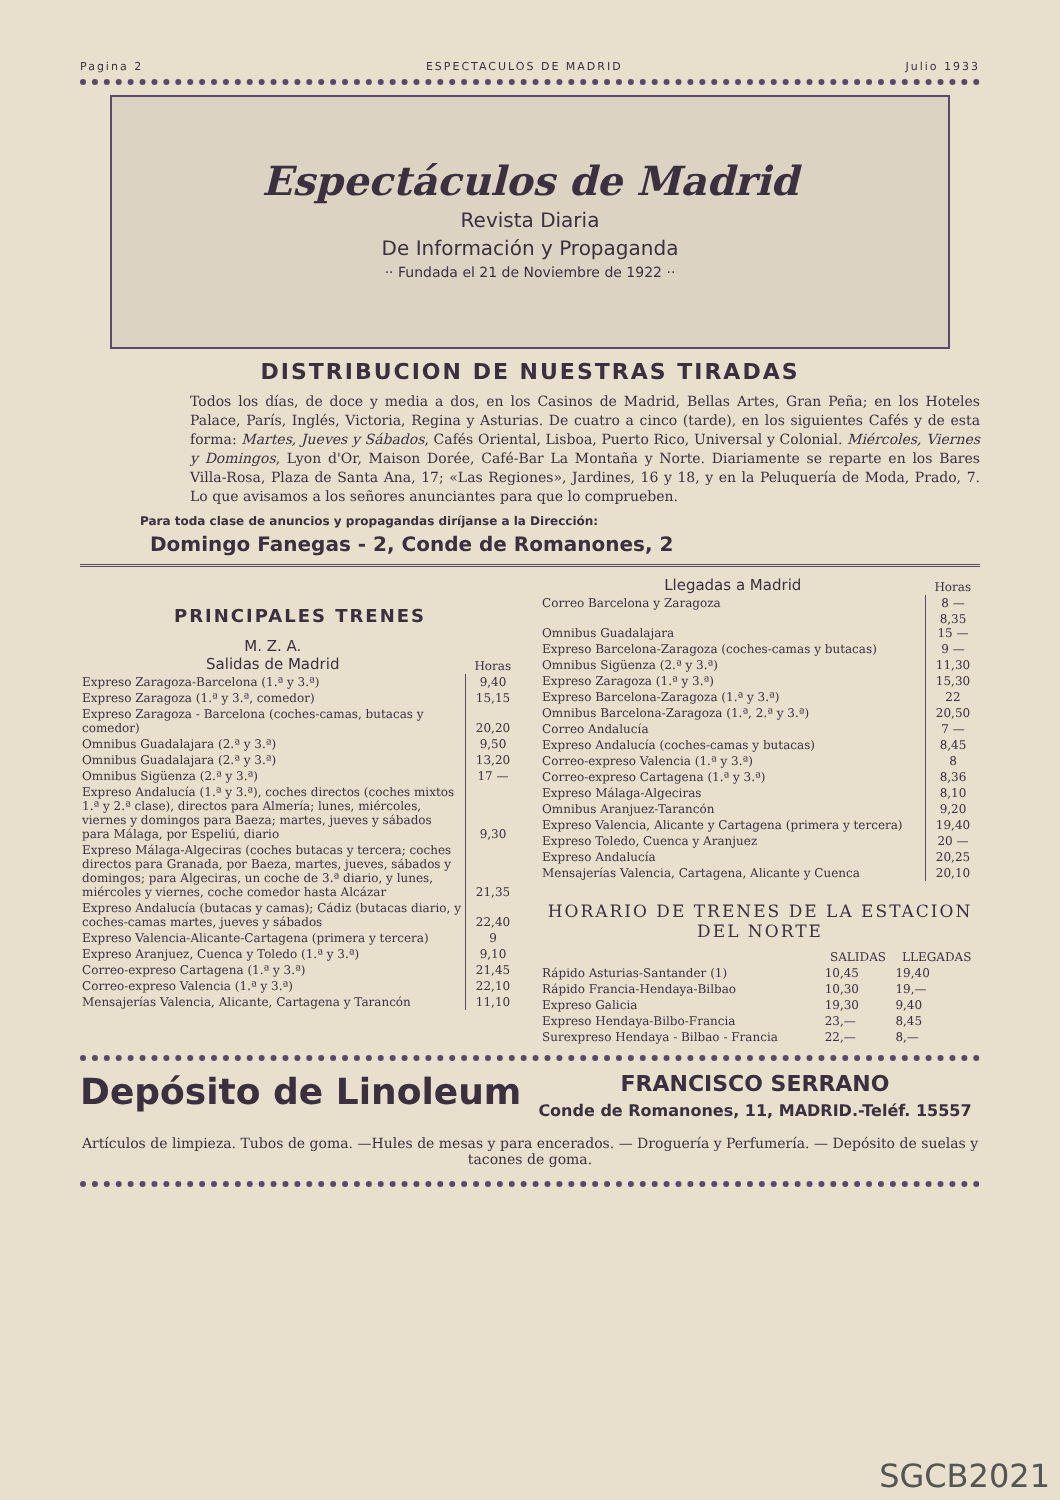Pagina 2 ESPECTACULOS DE MADRID Julio 1933
Espectáculos de Madrid
Revista Diaria
De Información y Propaganda
·· Fundada el 21 de Noviembre de 1922 ··
DISTRIBUCION DE NUESTRAS TIRADAS
Todos los días, de doce y media a dos, en los Casinos de Madrid, Bellas Artes, Gran Peña; en los Hoteles Palace, París, Inglés, Victoria, Regina y Asturias. De cuatro a cinco (tarde), en los siguientes Cafés y de esta forma: Martes, Jueves y Sábados, Cafés Oriental, Lisboa, Puerto Rico, Universal y Colonial. Miércoles, Viernes y Domingos, Lyon d'Or, Maison Dorée, Café-Bar La Montaña y Norte. Diariamente se reparte en los Bares Villa-Rosa, Plaza de Santa Ana, 17; «Las Regiones», Jardines, 16 y 18, y en la Peluquería de Moda, Prado, 7. Lo que avisamos a los señores anunciantes para que lo comprueben.
Para toda clase de anuncios y propagandas diríjanse a la Dirección:
Domingo Fanegas - 2, Conde de Romanones, 2
PRINCIPALES TRENES
| M. Z. A. Salidas de Madrid | Horas |
| --- | --- |
| Expreso Zaragoza-Barcelona (1.ª y 3.ª) | 9,40 |
| Expreso Zaragoza (1.ª y 3.ª, comedor) | 15,15 |
| Expreso Zaragoza - Barcelona (coches-camas, butacas y comedor) | 20,20 |
| Omnibus Guadalajara (2.ª y 3.ª) | 9,50 |
| Omnibus Guadalajara (2.ª y 3.ª) | 13,20 |
| Omnibus Sigüenza (2.ª y 3.ª) | 17 — |
| Expreso Andalucía (1.ª y 3.ª), coches directos (coches mixtos 1.ª y 2.ª clase), directos para Almería; lunes, miércoles, viernes y domingos para Baeza; martes, jueves y sábados para Málaga, por Espeliú, diario | 9,30 |
| Expreso Málaga-Algeciras (coches butacas y tercera; coches directos para Granada, por Baeza, martes, jueves, sábados y domingos; para Algeciras, un coche de 3.ª diario, y lunes, miércoles y viernes, coche comedor hasta Alcázar | 21,35 |
| Expreso Andalucía (butacas y camas); Cádiz (butacas diario, y coches-camas martes, jueves y sábados | 22,40 |
| Expreso Valencia-Alicante-Cartagena (primera y tercera) | 9 |
| Expreso Aranjuez, Cuenca y Toledo (1.ª y 3.ª) | 9,10 |
| Correo-expreso Cartagena (1.ª y 3.ª) | 21,45 |
| Correo-expreso Valencia (1.ª y 3.ª) | 22,10 |
| Mensajerías Valencia, Alicante, Cartagena y Tarancón | 11,10 |
| Llegadas a Madrid | Horas |
| --- | --- |
| Correo Barcelona y Zaragoza | 8 — |
| Omnibus Guadalajara | 8,35 15 — |
| Expreso Barcelona-Zaragoza (coches-camas y butacas) | 9 — |
| Omnibus Sigüenza (2.ª y 3.ª) | 11,30 |
| Expreso Zaragoza (1.ª y 3.ª) | 15,30 |
| Expreso Barcelona-Zaragoza (1.ª y 3.ª) | 22 |
| Omnibus Barcelona-Zaragoza (1.ª, 2.ª y 3.ª) | 20,50 |
| Correo Andalucía | 7 — |
| Expreso Andalucía (coches-camas y butacas) | 8,45 |
| Correo-expreso Valencia (1.ª y 3.ª) | 8 |
| Correo-expreso Cartagena (1.ª y 3.ª) | 8,36 |
| Expreso Málaga-Algeciras | 8,10 |
| Omnibus Aranjuez-Tarancón | 9,20 |
| Expreso Valencia, Alicante y Cartagena (primera y tercera) | 19,40 |
| Expreso Toledo, Cuenca y Aranjuez | 20 — |
| Expreso Andalucía | 20,25 |
| Mensajerías Valencia, Cartagena, Alicante y Cuenca | 20,10 |
HORARIO DE TRENES DE LA ESTACION DEL NORTE
| | SALIDAS | LLEGADAS |
| --- | --- | --- |
| Rápido Asturias-Santander (1) | 10,45 | 19,40 |
| Rápido Francia-Hendaya-Bilbao | 10,30 | 19,— |
| Expreso Galicia | 19,30 | 9,40 |
| Expreso Hendaya-Bilbo-Francia | 23,— | 8,45 |
| Surexpreso Hendaya - Bilbao - Francia | 22,— | 8,— |
Depósito de Linoleum
FRANCISCO SERRANO
Conde de Romanones, 11, MADRID.-Teléf. 15557
Artículos de limpieza. Tubos de goma. —Hules de mesas y para encerados. — Droguería y Perfumería. — Depósito de suelas y tacones de goma.
SGCB2021